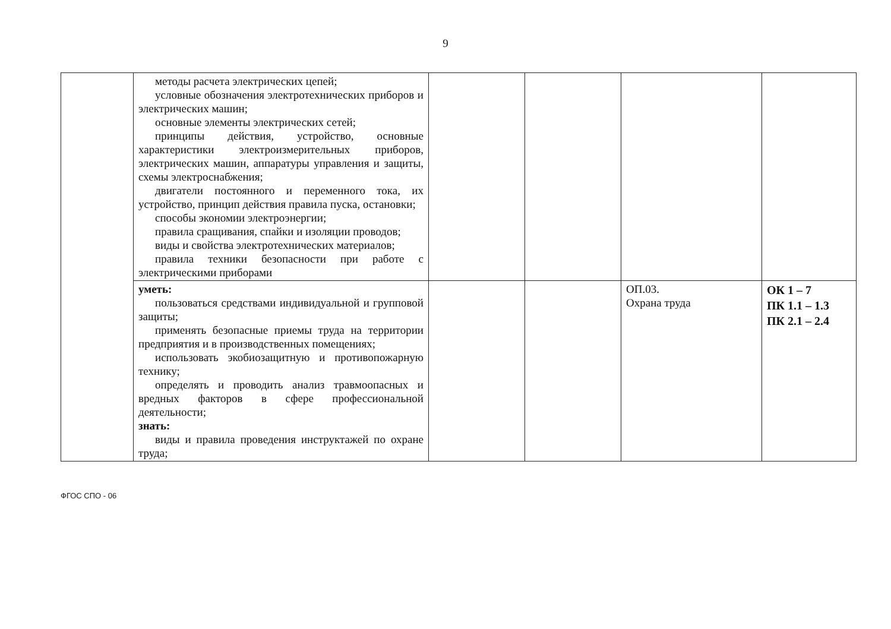9
| | методы расчета электрических цепей; условные обозначения электротехнических приборов и электрических машин; основные элементы электрических сетей; принципы действия, устройство, основные характеристики электроизмерительных приборов, электрических машин, аппаратуры управления и защиты, схемы электроснабжения; двигатели постоянного и переменного тока, их устройство, принцип действия правила пуска, остановки; способы экономии электроэнергии; правила сращивания, спайки и изоляции проводов; виды и свойства электротехнических материалов; правила техники безопасности при работе с электрическими приборами | | | | |
| | уметь: пользоваться средствами индивидуальной и групповой защиты; применять безопасные приемы труда на территории предприятия и в производственных помещениях; использовать экобиозащитную и противопожарную технику; определять и проводить анализ травмоопасных и вредных факторов в сфере профессиональной деятельности; знать: виды и правила проведения инструктажей по охране труда; | | | ОП.03. Охрана труда | ОК 1 – 7 ПК 1.1 – 1.3 ПК 2.1 – 2.4 |
ФГОС СПО - 06